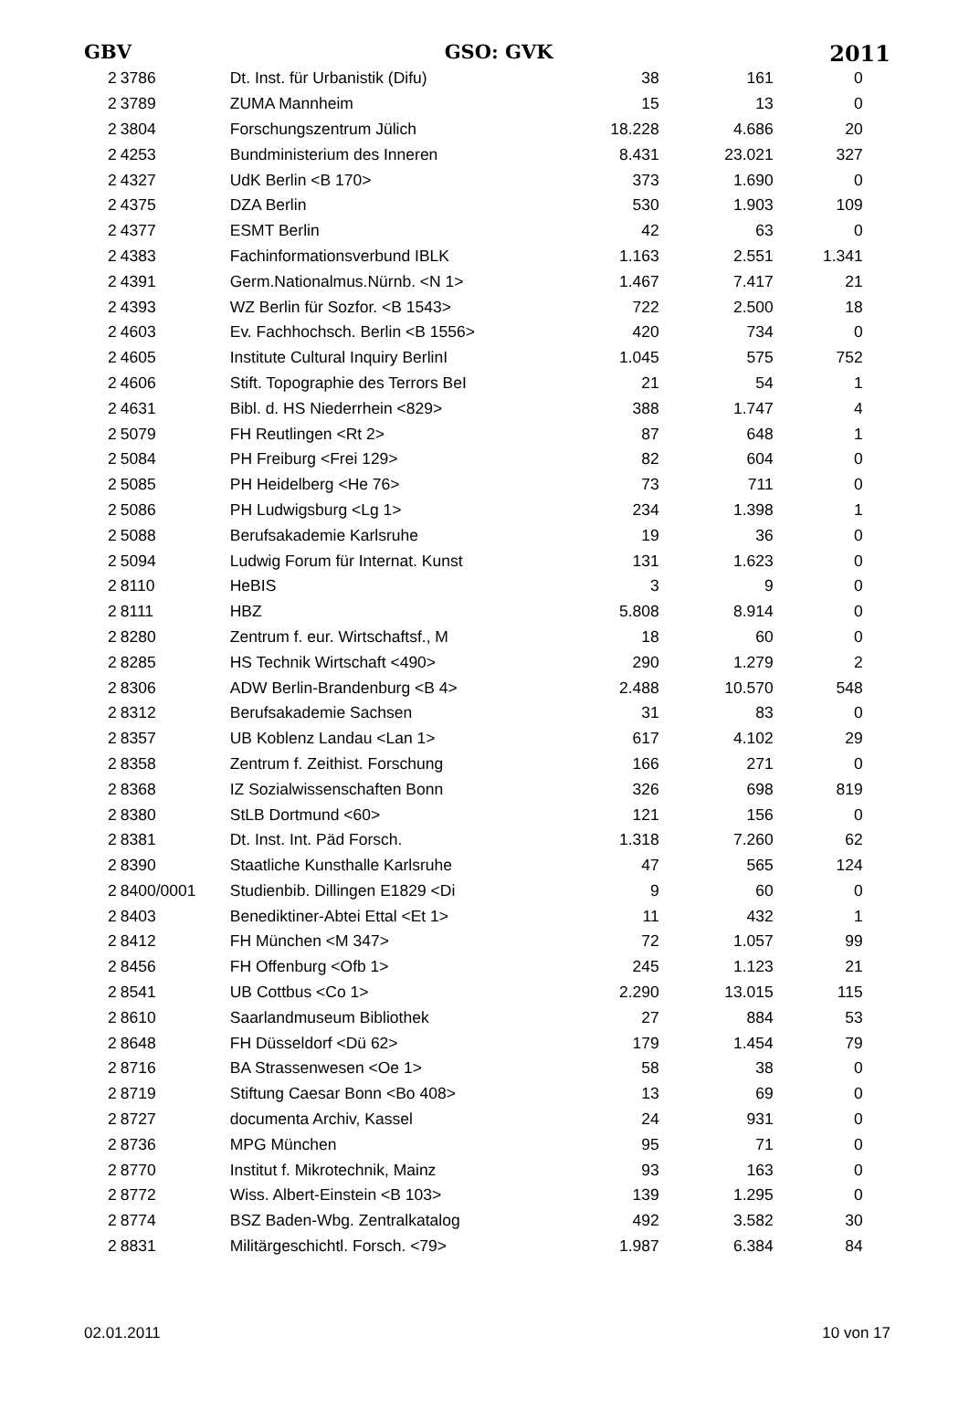GBV GSO: GVK 2011
| 2 | 3786 | Dt. Inst. für Urbanistik (Difu) | 38 | 161 | 0 |
| 2 | 3789 | ZUMA Mannheim | 15 | 13 | 0 |
| 2 | 3804 | Forschungszentrum Jülich | 18.228 | 4.686 | 20 |
| 2 | 4253 | Bundministerium des Inneren | 8.431 | 23.021 | 327 |
| 2 | 4327 | UdK Berlin <B 170> | 373 | 1.690 | 0 |
| 2 | 4375 | DZA Berlin | 530 | 1.903 | 109 |
| 2 | 4377 | ESMT Berlin | 42 | 63 | 0 |
| 2 | 4383 | Fachinformationsverbund IBLK | 1.163 | 2.551 | 1.341 |
| 2 | 4391 | Germ.Nationalmus.Nürnb. <N 1> | 1.467 | 7.417 | 21 |
| 2 | 4393 | WZ Berlin für Sozfor. <B 1543> | 722 | 2.500 | 18 |
| 2 | 4603 | Ev. Fachhochsch. Berlin <B 1556> | 420 | 734 | 0 |
| 2 | 4605 | Institute Cultural Inquiry BerlinI | 1.045 | 575 | 752 |
| 2 | 4606 | Stift. Topographie des Terrors BeI | 21 | 54 | 1 |
| 2 | 4631 | Bibl. d. HS Niederrhein <829> | 388 | 1.747 | 4 |
| 2 | 5079 | FH Reutlingen <Rt 2> | 87 | 648 | 1 |
| 2 | 5084 | PH Freiburg <Frei 129> | 82 | 604 | 0 |
| 2 | 5085 | PH Heidelberg <He 76> | 73 | 711 | 0 |
| 2 | 5086 | PH Ludwigsburg <Lg 1> | 234 | 1.398 | 1 |
| 2 | 5088 | Berufsakademie Karlsruhe | 19 | 36 | 0 |
| 2 | 5094 | Ludwig Forum für Internat. Kunst | 131 | 1.623 | 0 |
| 2 | 8110 | HeBIS | 3 | 9 | 0 |
| 2 | 8111 | HBZ | 5.808 | 8.914 | 0 |
| 2 | 8280 | Zentrum f. eur. Wirtschaftsf., M | 18 | 60 | 0 |
| 2 | 8285 | HS Technik Wirtschaft <490> | 290 | 1.279 | 2 |
| 2 | 8306 | ADW Berlin-Brandenburg <B 4> | 2.488 | 10.570 | 548 |
| 2 | 8312 | Berufsakademie Sachsen | 31 | 83 | 0 |
| 2 | 8357 | UB Koblenz Landau <Lan 1> | 617 | 4.102 | 29 |
| 2 | 8358 | Zentrum f. Zeithist. Forschung | 166 | 271 | 0 |
| 2 | 8368 | IZ Sozialwissenschaften Bonn | 326 | 698 | 819 |
| 2 | 8380 | StLB Dortmund <60> | 121 | 156 | 0 |
| 2 | 8381 | Dt. Inst. Int. Päd Forsch. | 1.318 | 7.260 | 62 |
| 2 | 8390 | Staatliche Kunsthalle Karlsruhe | 47 | 565 | 124 |
| 2 | 8400/0001 | Studienbib. Dillingen E1829 <Di | 9 | 60 | 0 |
| 2 | 8403 | Benediktiner-Abtei Ettal <Et 1> | 11 | 432 | 1 |
| 2 | 8412 | FH München <M 347> | 72 | 1.057 | 99 |
| 2 | 8456 | FH Offenburg <Ofb 1> | 245 | 1.123 | 21 |
| 2 | 8541 | UB Cottbus <Co 1> | 2.290 | 13.015 | 115 |
| 2 | 8610 | Saarlandmuseum Bibliothek | 27 | 884 | 53 |
| 2 | 8648 | FH Düsseldorf <Dü 62> | 179 | 1.454 | 79 |
| 2 | 8716 | BA Strassenwesen <Oe 1> | 58 | 38 | 0 |
| 2 | 8719 | Stiftung Caesar Bonn <Bo 408> | 13 | 69 | 0 |
| 2 | 8727 | documenta Archiv, Kassel | 24 | 931 | 0 |
| 2 | 8736 | MPG München | 95 | 71 | 0 |
| 2 | 8770 | Institut f. Mikrotechnik, Mainz | 93 | 163 | 0 |
| 2 | 8772 | Wiss. Albert-Einstein <B 103> | 139 | 1.295 | 0 |
| 2 | 8774 | BSZ Baden-Wbg. Zentralkatalog | 492 | 3.582 | 30 |
| 2 | 8831 | Militärgeschichtl. Forsch. <79> | 1.987 | 6.384 | 84 |
02.01.2011 10 von 17